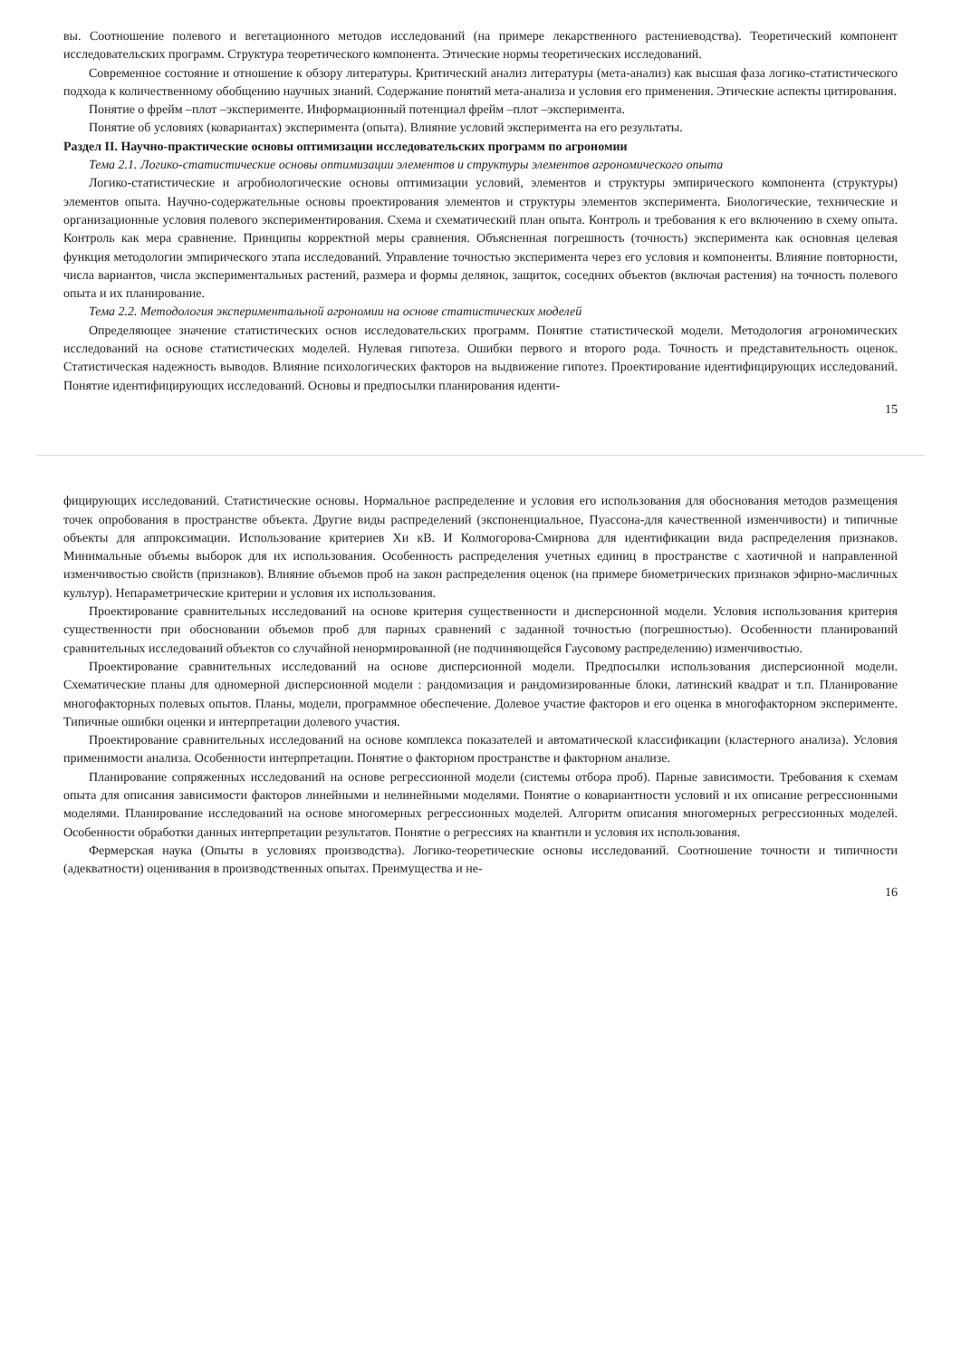вы. Соотношение полевого и вегетационного методов исследований (на примере лекарственного растениеводства). Теоретический компонент исследовательских программ. Структура теоретического компонента. Этические нормы теоретических исследований.
Современное состояние и отношение к обзору литературы. Критический анализ литературы (мета-анализ) как высшая фаза логико-статистического подхода к количественному обобщению научных знаний. Содержание понятий мета-анализа и условия его применения. Этические аспекты цитирования.
Понятие о фрейм –плот –эксперименте. Информационный потенциал фрейм –плот –эксперимента.
Понятие об условиях (ковариантах) эксперимента (опыта). Влияние условий эксперимента на его результаты.
Раздел II. Научно-практические основы оптимизации исследовательских программ по агрономии
Тема 2.1. Логико-статистические основы оптимизации элементов и структуры элементов агрономического опыта
Логико-статистические и агробиологические основы оптимизации условий, элементов и структуры эмпирического компонента (структуры) элементов опыта. Научно-содержательные основы проектирования элементов и структуры элементов эксперимента. Биологические, технические и организационные условия полевого экспериментирования. Схема и схематический план опыта. Контроль и требования к его включению в схему опыта. Контроль как мера сравнение. Принципы корректной меры сравнения. Объясненная погрешность (точность) эксперимента как основная целевая функция методологии эмпирического этапа исследований. Управление точностью эксперимента через его условия и компоненты. Влияние повторности, числа вариантов, числа экспериментальных растений, размера и формы делянок, защиток, соседних объектов (включая растения) на точность полевого опыта и их планирование.
Тема 2.2. Методология экспериментальной агрономии на основе статистических моделей
Определяющее значение статистических основ исследовательских программ. Понятие статистической модели. Методология агрономических исследований на основе статистических моделей. Нулевая гипотеза. Ошибки первого и второго рода. Точность и представительность оценок. Статистическая надежность выводов. Влияние психологических факторов на выдвижение гипотез. Проектирование идентифицирующих исследований. Понятие идентифицирующих исследований. Основы и предпосылки планирования иденти-
15
фицирующих исследований. Статистические основы. Нормальное распределение и условия его использования для обоснования методов размещения точек опробования в пространстве объекта. Другие виды распределений (экспоненциальное, Пуассона-для качественной изменчивости) и типичные объекты для аппроксимации. Использование критериев Хи кВ. И Колмогорова-Смирнова для идентификации вида распределения признаков. Минимальные объемы выборок для их использования. Особенность распределения учетных единиц в пространстве с хаотичной и направленной изменчивостью свойств (признаков). Влияние объемов проб на закон распределения оценок (на примере биометрических признаков эфирно-масличных культур). Непараметрические критерии и условия их использования.
Проектирование сравнительных исследований на основе критерия существенности и дисперсионной модели. Условия использования критерия существенности при обосновании объемов проб для парных сравнений с заданной точностью (погрешностью). Особенности планирований сравнительных исследований объектов со случайной ненормированной (не подчиняющейся Гаусовому распределению) изменчивостью.
Проектирование сравнительных исследований на основе дисперсионной модели. Предпосылки использования дисперсионной модели. Схематические планы для одномерной дисперсионной модели : рандомизация и рандомизированные блоки, латинский квадрат и т.п. Планирование многофакторных полевых опытов. Планы, модели, программное обеспечение. Долевое участие факторов и его оценка в многофакторном эксперименте. Типичные ошибки оценки и интерпретации долевого участия.
Проектирование сравнительных исследований на основе комплекса показателей и автоматической классификации (кластерного анализа). Условия применимости анализа. Особенности интерпретации. Понятие о факторном пространстве и факторном анализе.
Планирование сопряженных исследований на основе регрессионной модели (системы отбора проб). Парные зависимости. Требования к схемам опыта для описания зависимости факторов линейными и нелинейными моделями. Понятие о ковариантности условий и их описание регрессионными моделями. Планирование исследований на основе многомерных регрессионных моделей. Алгоритм описания многомерных регрессионных моделей. Особенности обработки данных интерпретации результатов. Понятие о регрессиях на квантили и условия их использования.
Фермерская наука (Опыты в условиях производства). Логико-теоретические основы исследований. Соотношение точности и типичности (адекватности) оценивания в производственных опытах. Преимущества и не-
16